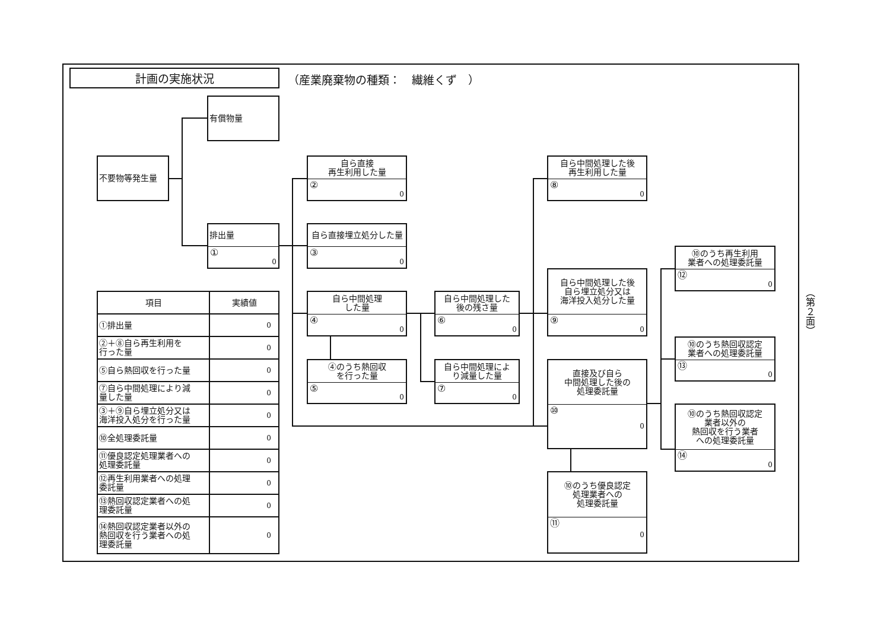計画の実施状況
（産業廃棄物の種類：　繊維くず　）
有償物量
不要物等発生量
排出量
① 0
自ら直接
再生利用した量
② 0
自ら直接埋立処分した量
③ 0
自ら中間処理
した量
④ 0
④のうち熱回収
を行った量
⑤ 0
自ら中間処理した
後の残さ量
⑥ 0
自ら中間処理によ
り減量した量
⑦ 0
自ら中間処理した後
再生利用した量
⑧ 0
自ら中間処理した後
自ら埋立処分又は
海洋投入処分した量
⑨ 0
直接及び自ら
中間処理した後の
処理委託量
⑩ 0
⑩のうち優良認定
処理業者への
処理委託量
⑪ 0
⑩のうち再生利用
業者への処理委託量
⑫ 0
⑩のうち熱回収認定
業者への処理委託量
⑬ 0
⑩のうち熱回収認定
業者以外の
熱回収を行う業者
への処理委託量
⑭ 0
| 項目 | 実績値 |
| --- | --- |
| ①排出量 | 0 |
| ②＋⑧自ら再生利用を 行った量 | 0 |
| ⑤自ら熱回収を行った量 | 0 |
| ⑦自ら中間処理により減 量した量 | 0 |
| ③＋⑨自ら埋立処分又は 海洋投入処分を行った量 | 0 |
| ⑩全処理委託量 | 0 |
| ⑪優良認定処理業者への 処理委託量 | 0 |
| ⑫再生利用業者への処理 委託量 | 0 |
| ⑬熱回収認定業者への処 理委託量 | 0 |
| ⑭熱回収認定業者以外の 熱回収を行う業者への処 理委託量 | 0 |
（第２面）